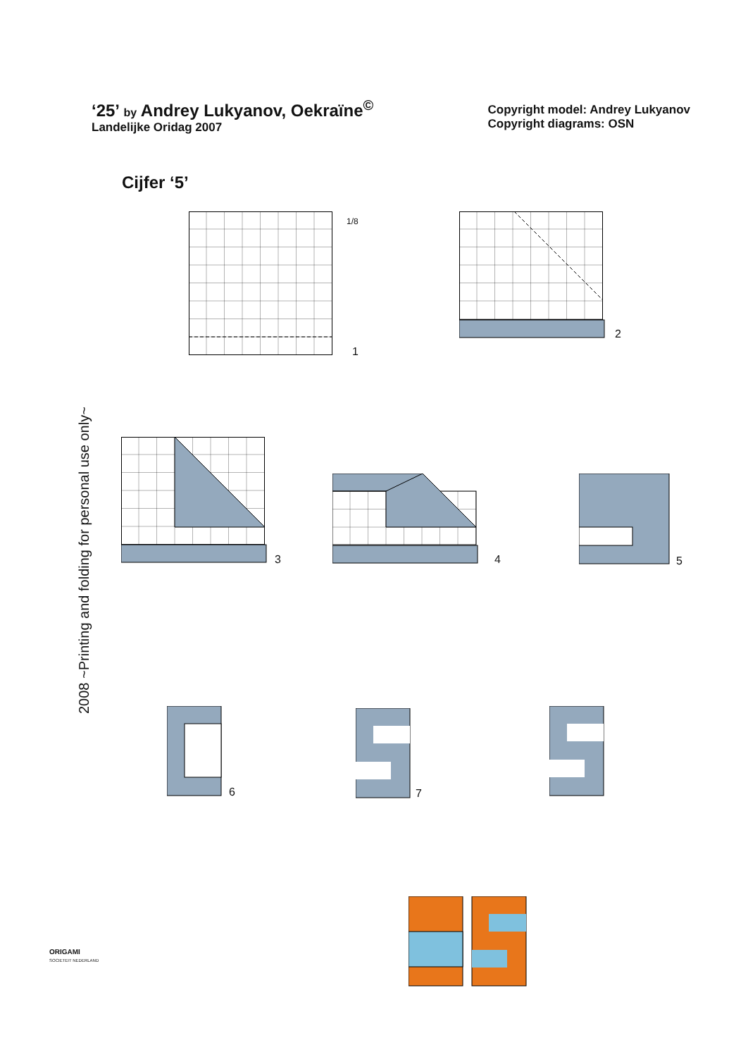‘25’ by Andrey Lukyanov, Oekraïne<sup>©</sup>
Landelijke Oridag 2007
Copyright model: Andrey Lukyanov
Copyright diagrams: OSN
Cijfer ‘5’
2008 ~Printing and folding for personal use only~
1/8
1
2
3 4 5
6 7
ORIGAMI
SOCIETEIT NEDERLAND